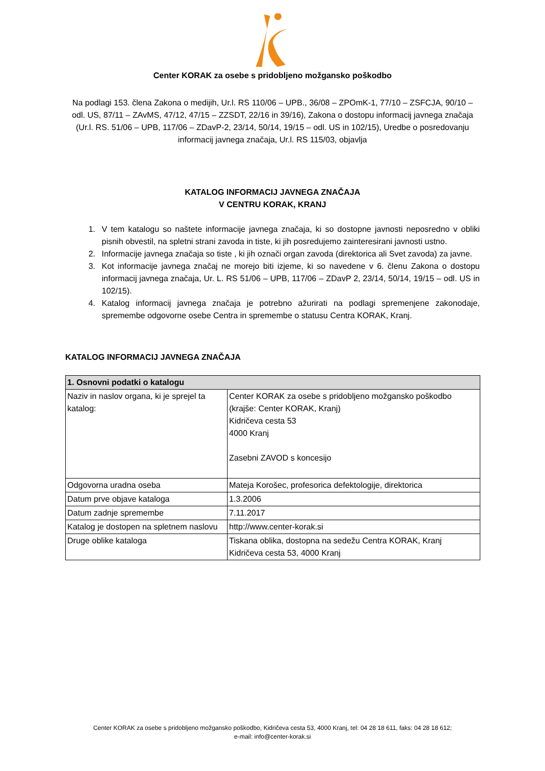Center KORAK za osebe s pridobljeno možgansko poškodbo
Na podlagi 153. člena Zakona o medijih, Ur.l. RS 110/06 – UPB., 36/08 – ZPOmK-1, 77/10 – ZSFCJA, 90/10 – odl. US, 87/11 – ZAvMS, 47/12, 47/15 – ZZSDT, 22/16 in 39/16), Zakona o dostopu informacij javnega značaja (Ur.l. RS. 51/06 – UPB, 117/06 – ZDavP-2, 23/14, 50/14, 19/15 – odl. US in 102/15), Uredbe o posredovanju informacij javnega značaja, Ur.l. RS 115/03, objavlja
KATALOG INFORMACIJ JAVNEGA ZNAČAJA
V CENTRU KORAK, KRANJ
1. V tem katalogu so naštete informacije javnega značaja, ki so dostopne javnosti neposredno v obliki pisnih obvestil, na spletni strani zavoda in tiste, ki jih posredujemo zainteresirani javnosti ustno.
2. Informacije javnega značaja so tiste , ki jih označi organ zavoda (direktorica ali Svet zavoda) za javne.
3. Kot informacije javnega značaj ne morejo biti izjeme, ki so navedene v 6. členu Zakona o dostopu informacij javnega značaja, Ur. L. RS 51/06 – UPB, 117/06 – ZDavP 2, 23/14, 50/14, 19/15 – odl. US in 102/15).
4. Katalog informacij javnega značaja je potrebno ažurirati na podlagi spremenjene zakonodaje, spremembe odgovorne osebe Centra in spremembe o statusu Centra KORAK, Kranj.
KATALOG INFORMACIJ JAVNEGA ZNAČAJA
| 1. Osnovni podatki o katalogu | |
| --- | --- |
| Naziv in naslov organa, ki je sprejel ta katalog: | Center KORAK za osebe s pridobljeno možgansko poškodbo (krajše: Center KORAK, Kranj) Kidričeva cesta 53 4000 Kranj Zasebni ZAVOD s koncesijo |
| Odgovorna uradna oseba | Mateja Korošec, profesorica defektologije, direktorica |
| Datum prve objave kataloga | 1.3.2006 |
| Datum zadnje spremembe | 7.11.2017 |
| Katalog je dostopen na spletnem naslovu | http://www.center-korak.si |
| Druge oblike kataloga | Tiskana oblika, dostopna na sedežu Centra KORAK, Kranj Kidričeva cesta 53, 4000 Kranj |
Center KORAK za osebe s pridobljeno možgansko poškodbo, Kidričeva cesta 53, 4000 Kranj, tel: 04 28 18 611, faks: 04 28 18 612;
e-mail: info@center-korak.si